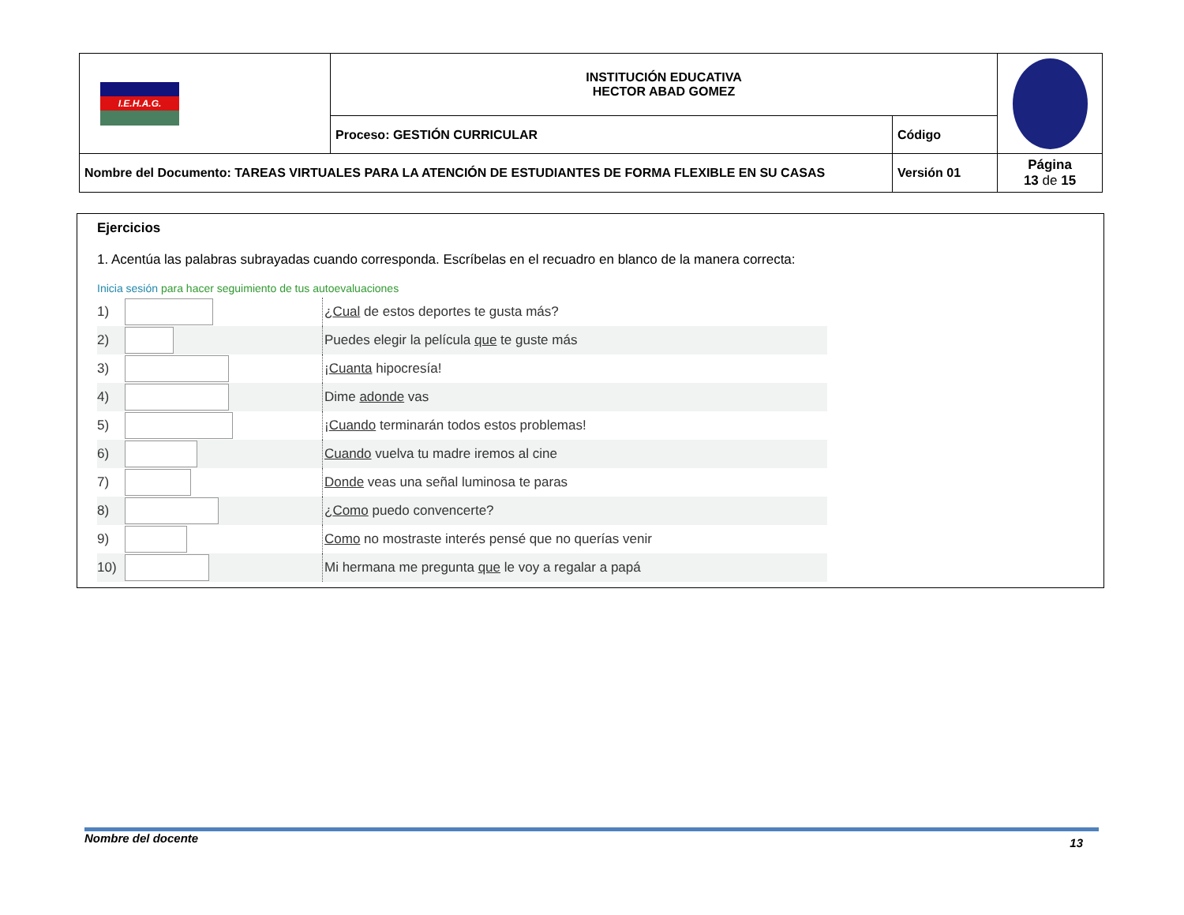| I.E.H.A.G. | INSTITUCIÓN EDUCATIVA HECTOR ABAD GOMEZ | | |
| | Proceso: GESTIÓN CURRICULAR | Código | |
| Nombre del Documento: TAREAS VIRTUALES PARA LA ATENCIÓN DE ESTUDIANTES DE FORMA FLEXIBLE EN SU CASAS | | Versión 01 | Página 13 de 15 |
Ejercicios
1. Acentúa las palabras subrayadas cuando corresponda. Escríbelas en el recuadro en blanco de la manera correcta:
Inicia sesión para hacer seguimiento de tus autoevaluaciones
| 1) | | ¿ Cual de estos deportes te gusta más? |
| 2) | | Puedes elegir la película que te guste más |
| 3) | | ¡ Cuanta hipocresía! |
| 4) | | Dime adonde vas |
| 5) | | ¡ Cuando terminarán todos estos problemas! |
| 6) | | Cuando vuelva tu madre iremos al cine |
| 7) | | Donde veas una señal luminosa te paras |
| 8) | | ¿ Como puedo convencerte? |
| 9) | | Como no mostraste interés pensé que no querías venir |
| 10) | | Mi hermana me pregunta que le voy a regalar a papá |
Nombre del docente 13